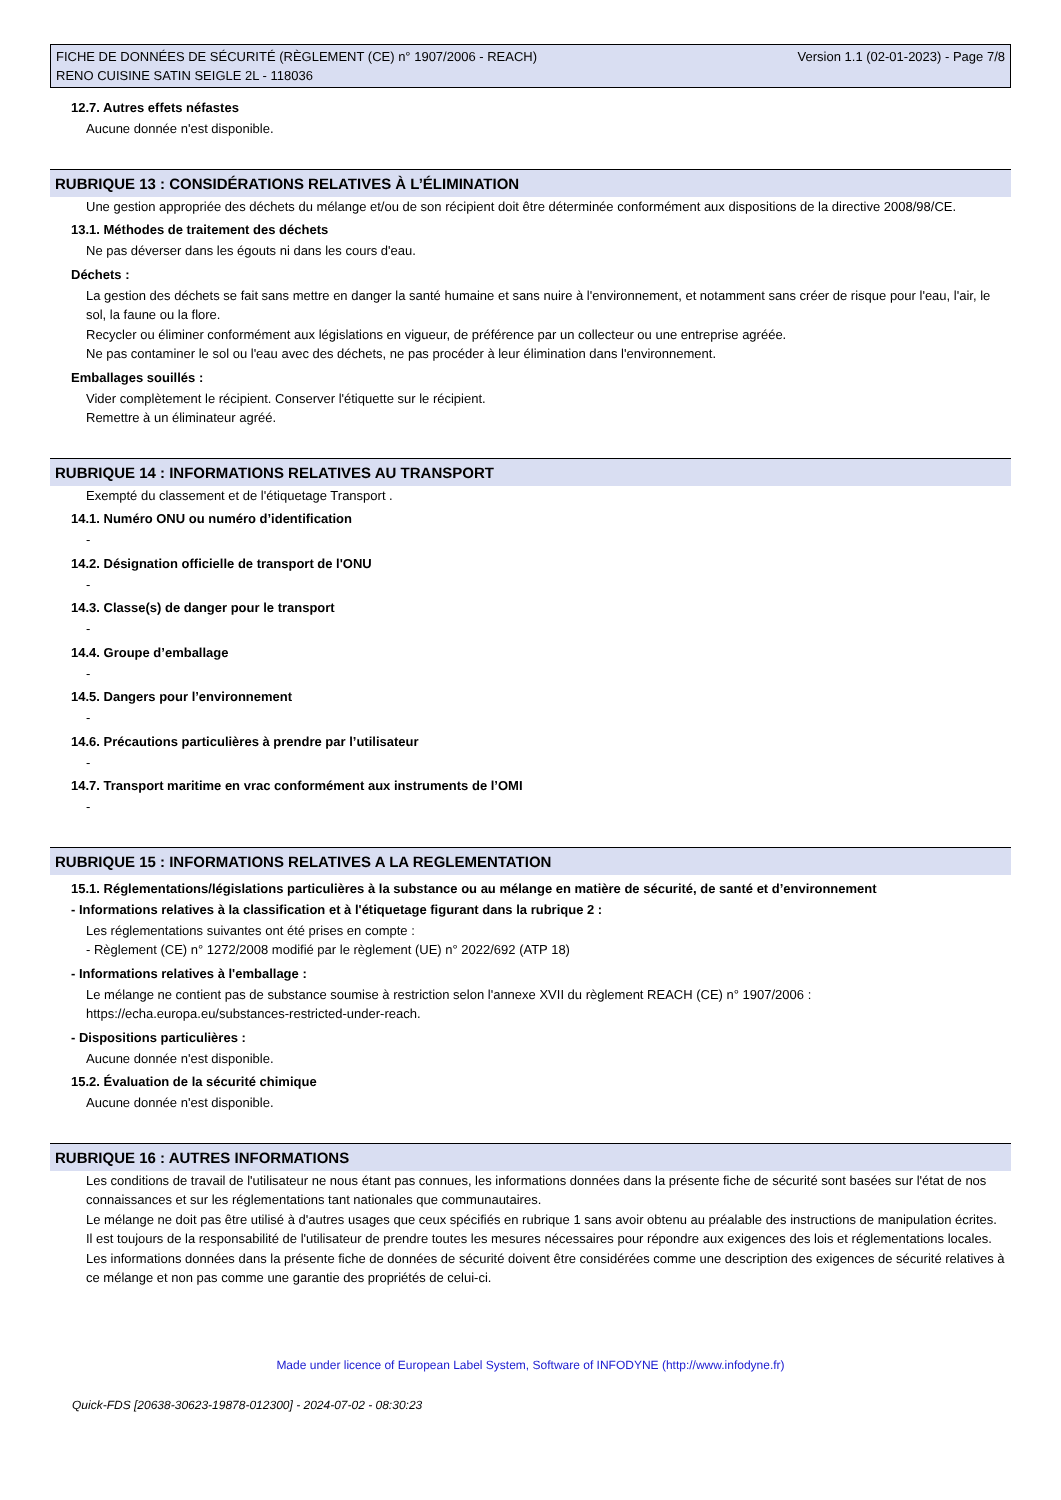FICHE DE DONNÉES DE SÉCURITÉ (RÈGLEMENT (CE) n° 1907/2006 - REACH)
RENO CUISINE SATIN SEIGLE 2L - 118036
Version 1.1 (02-01-2023) - Page 7/8
12.7. Autres effets néfastes
Aucune donnée n'est disponible.
RUBRIQUE 13 : CONSIDÉRATIONS RELATIVES À L’ÉLIMINATION
Une gestion appropriée des déchets du mélange et/ou de son récipient doit être déterminée conformément aux dispositions de la directive 2008/98/CE.
13.1. Méthodes de traitement des déchets
Ne pas déverser dans les égouts ni dans les cours d'eau.
Déchets :
La gestion des déchets se fait sans mettre en danger la santé humaine et sans nuire à l'environnement, et notamment sans créer de risque pour l'eau, l'air, le sol, la faune ou la flore.
Recycler ou éliminer conformément aux législations en vigueur, de préférence par un collecteur ou une entreprise agréée.
Ne pas contaminer le sol ou l'eau avec des déchets, ne pas procéder à leur élimination dans l'environnement.
Emballages souillés :
Vider complètement le récipient. Conserver l'étiquette sur le récipient.
Remettre à un éliminateur agréé.
RUBRIQUE 14 : INFORMATIONS RELATIVES AU TRANSPORT
Exempté du classement et de l'étiquetage Transport .
14.1. Numéro ONU ou numéro d’identification
-
14.2. Désignation officielle de transport de l'ONU
-
14.3. Classe(s) de danger pour le transport
-
14.4. Groupe d’emballage
-
14.5. Dangers pour l’environnement
-
14.6. Précautions particulières à prendre par l’utilisateur
-
14.7. Transport maritime en vrac conformément aux instruments de l’OMI
-
RUBRIQUE 15 : INFORMATIONS RELATIVES A LA REGLEMENTATION
15.1. Réglementations/législations particulières à la substance ou au mélange en matière de sécurité, de santé et d’environnement
- Informations relatives à la classification et à l'étiquetage figurant dans la rubrique 2 :
Les réglementations suivantes ont été prises en compte :
- Règlement (CE) n° 1272/2008 modifié par le règlement (UE) n° 2022/692 (ATP 18)
- Informations relatives à l'emballage :
Le mélange ne contient pas de substance soumise à restriction selon l'annexe XVII du règlement REACH (CE) n° 1907/2006 : https://echa.europa.eu/substances-restricted-under-reach.
- Dispositions particulières :
Aucune donnée n'est disponible.
15.2. Évaluation de la sécurité chimique
Aucune donnée n'est disponible.
RUBRIQUE 16 : AUTRES INFORMATIONS
Les conditions de travail de l'utilisateur ne nous étant pas connues, les informations données dans la présente fiche de sécurité sont basées sur l'état de nos connaissances et sur les réglementations tant nationales que communautaires.
Le mélange ne doit pas être utilisé à d'autres usages que ceux spécifiés en rubrique 1 sans avoir obtenu au préalable des instructions de manipulation écrites.
Il est toujours de la responsabilité de l'utilisateur de prendre toutes les mesures nécessaires pour répondre aux exigences des lois et réglementations locales.
Les informations données dans la présente fiche de données de sécurité doivent être considérées comme une description des exigences de sécurité relatives à ce mélange et non pas comme une garantie des propriétés de celui-ci.
Made under licence of European Label System, Software of INFODYNE (http://www.infodyne.fr)
Quick-FDS [20638-30623-19878-012300] - 2024-07-02 - 08:30:23